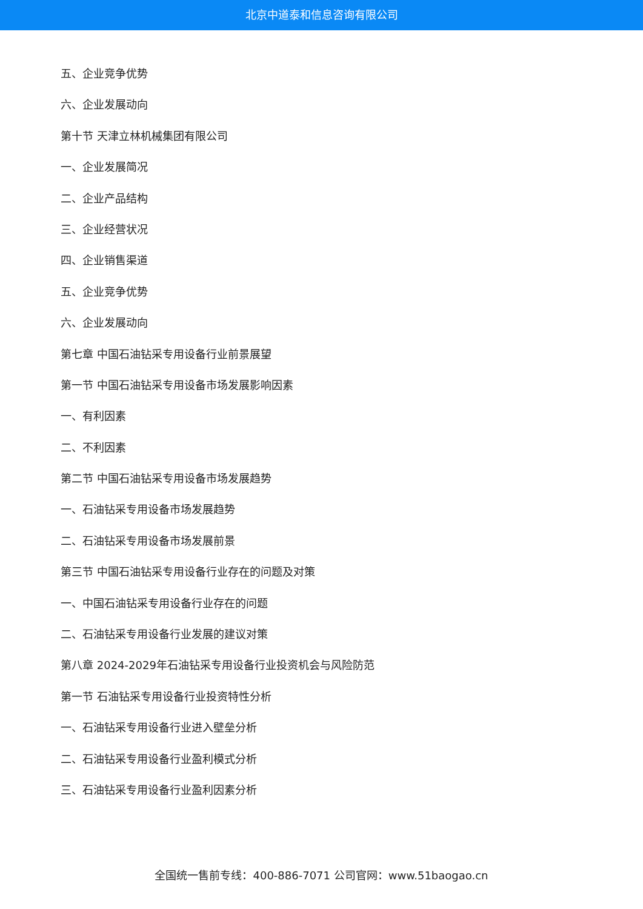北京中道泰和信息咨询有限公司
五、企业竞争优势
六、企业发展动向
第十节 天津立林机械集团有限公司
一、企业发展简况
二、企业产品结构
三、企业经营状况
四、企业销售渠道
五、企业竞争优势
六、企业发展动向
第七章 中国石油钻采专用设备行业前景展望
第一节 中国石油钻采专用设备市场发展影响因素
一、有利因素
二、不利因素
第二节 中国石油钻采专用设备市场发展趋势
一、石油钻采专用设备市场发展趋势
二、石油钻采专用设备市场发展前景
第三节 中国石油钻采专用设备行业存在的问题及对策
一、中国石油钻采专用设备行业存在的问题
二、石油钻采专用设备行业发展的建议对策
第八章 2024-2029年石油钻采专用设备行业投资机会与风险防范
第一节 石油钻采专用设备行业投资特性分析
一、石油钻采专用设备行业进入壁垒分析
二、石油钻采专用设备行业盈利模式分析
三、石油钻采专用设备行业盈利因素分析
全国统一售前专线：400-886-7071 公司官网：www.51baogao.cn